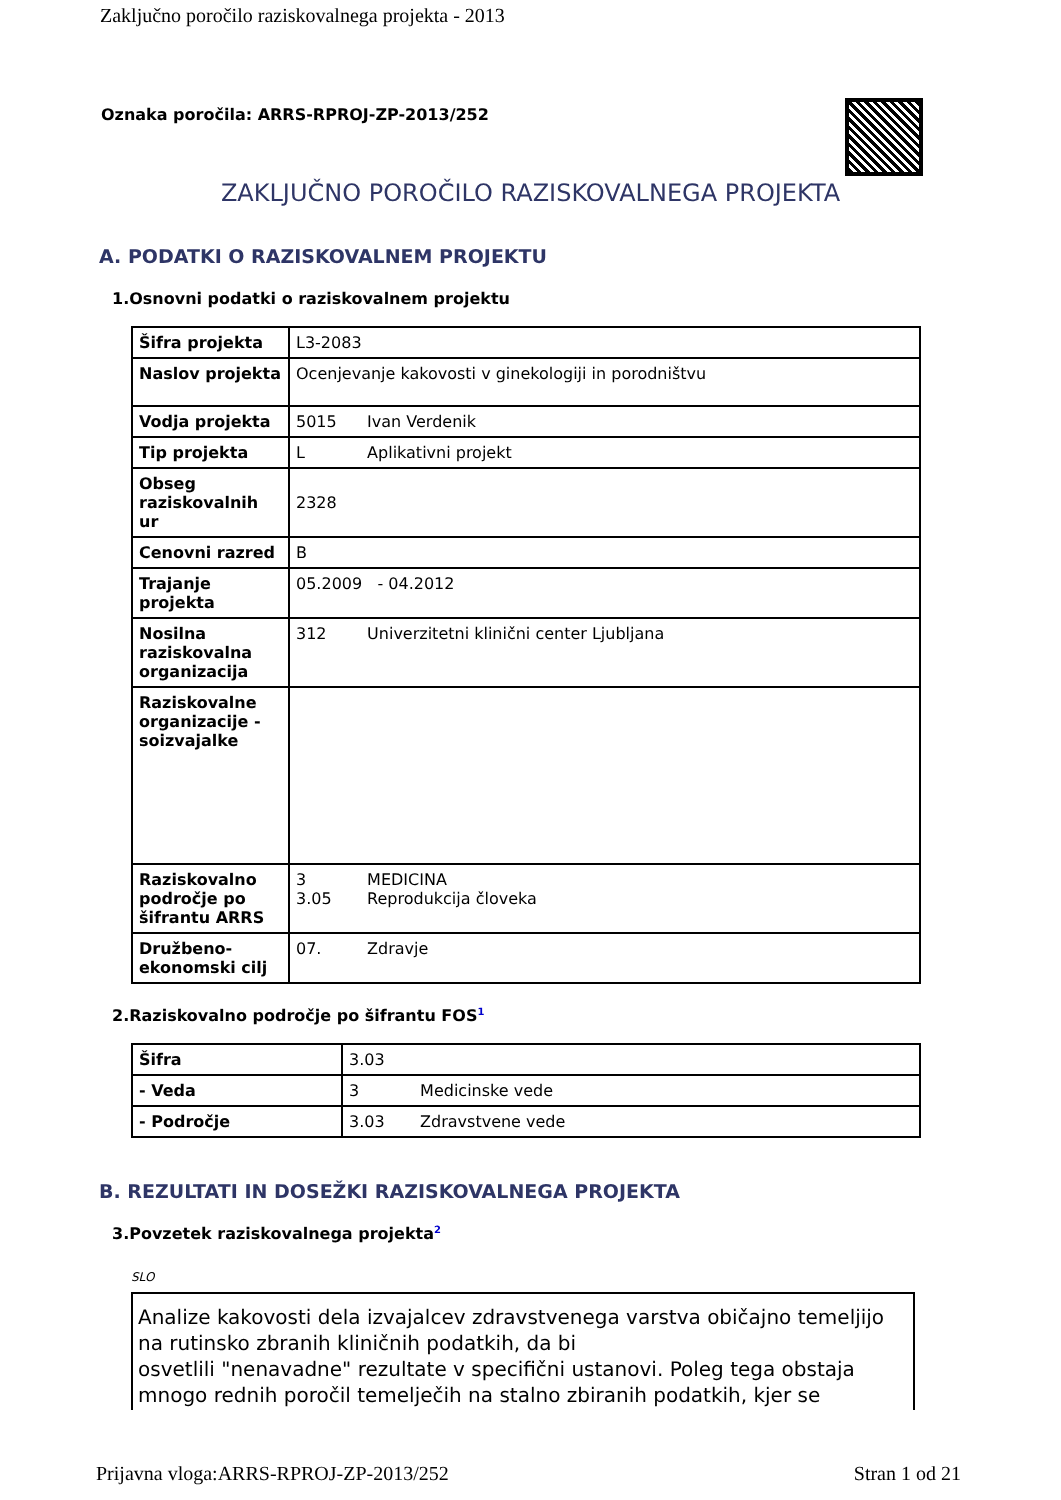Zaključno poročilo raziskovalnega projekta - 2013
Oznaka poročila: ARRS-RPROJ-ZP-2013/252
ZAKLJUČNO POROČILO RAZISKOVALNEGA PROJEKTA
A. PODATKI O RAZISKOVALNEM PROJEKTU
1.Osnovni podatki o raziskovalnem projektu
| Šifra projekta | L3-2083 |
| Naslov projekta | Ocenjevanje kakovosti v ginekologiji in porodništvu |
| Vodja projekta | 5015 Ivan Verdenik |
| Tip projekta | L Aplikativni projekt |
| Obseg raziskovalnih ur | 2328 |
| Cenovni razred | B |
| Trajanje projekta | 05.2009 - 04.2012 |
| Nosilna raziskovalna organizacija | 312 Univerzitetni klinični center Ljubljana |
| Raziskovalne organizacije - soizvajalke | |
| Raziskovalno področje po šifrantu ARRS | 3 MEDICINA 3.05 Reprodukcija človeka |
| Družbeno-ekonomski cilj | 07. Zdravje |
2.Raziskovalno področje po šifrantu FOS<sup>1</sup>
| Šifra | 3.03 |
| - Veda | 3 Medicinske vede |
| - Področje | 3.03 Zdravstvene vede |
B. REZULTATI IN DOSEŽKI RAZISKOVALNEGA PROJEKTA
3.Povzetek raziskovalnega projekta<sup>2</sup>
SLO
Analize kakovosti dela izvajalcev zdravstvenega varstva običajno temeljijo na rutinsko zbranih kliničnih podatkih, da bi
osvetlili "nenavadne" rezultate v specifični ustanovi. Poleg tega obstaja mnogo rednih poročil temelječih na stalno zbiranih podatkih, kjer se
Prijavna vloga:ARRS-RPROJ-ZP-2013/252 Stran 1 od 21